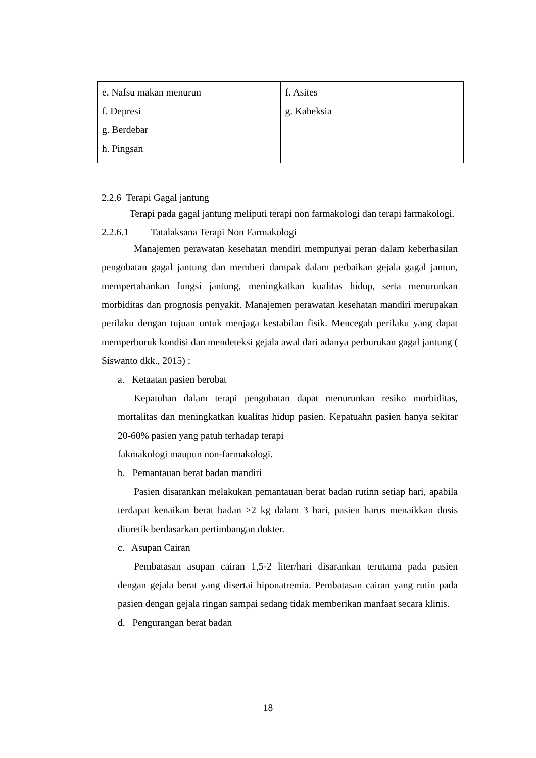| e. Nafsu makan menurun f. Depresi g. Berdebar h. Pingsan | f. Asites g. Kaheksia |
2.2.6 Terapi Gagal jantung
Terapi pada gagal jantung meliputi terapi non farmakologi dan terapi farmakologi.
2.2.6.1 Tatalaksana Terapi Non Farmakologi
Manajemen perawatan kesehatan mendiri mempunyai peran dalam keberhasilan pengobatan gagal jantung dan memberi dampak dalam perbaikan gejala gagal jantun, mempertahankan fungsi jantung, meningkatkan kualitas hidup, serta menurunkan morbiditas dan prognosis penyakit. Manajemen perawatan kesehatan mandiri merupakan perilaku dengan tujuan untuk menjaga kestabilan fisik. Mencegah perilaku yang dapat memperburuk kondisi dan mendeteksi gejala awal dari adanya perburukan gagal jantung ( Siswanto dkk., 2015) :
a. Ketaatan pasien berobat
Kepatuhan dalam terapi pengobatan dapat menurunkan resiko morbiditas, mortalitas dan meningkatkan kualitas hidup pasien. Kepatuahn pasien hanya sekitar 20-60% pasien yang patuh terhadap terapi
fakmakologi maupun non-farmakologi.
b. Pemantauan berat badan mandiri
Pasien disarankan melakukan pemantauan berat badan rutinn setiap hari, apabila terdapat kenaikan berat badan >2 kg dalam 3 hari, pasien harus menaikkan dosis diuretik berdasarkan pertimbangan dokter.
c. Asupan Cairan
Pembatasan asupan cairan 1,5-2 liter/hari disarankan terutama pada pasien dengan gejala berat yang disertai hiponatremia. Pembatasan cairan yang rutin pada pasien dengan gejala ringan sampai sedang tidak memberikan manfaat secara klinis.
d. Pengurangan berat badan
18